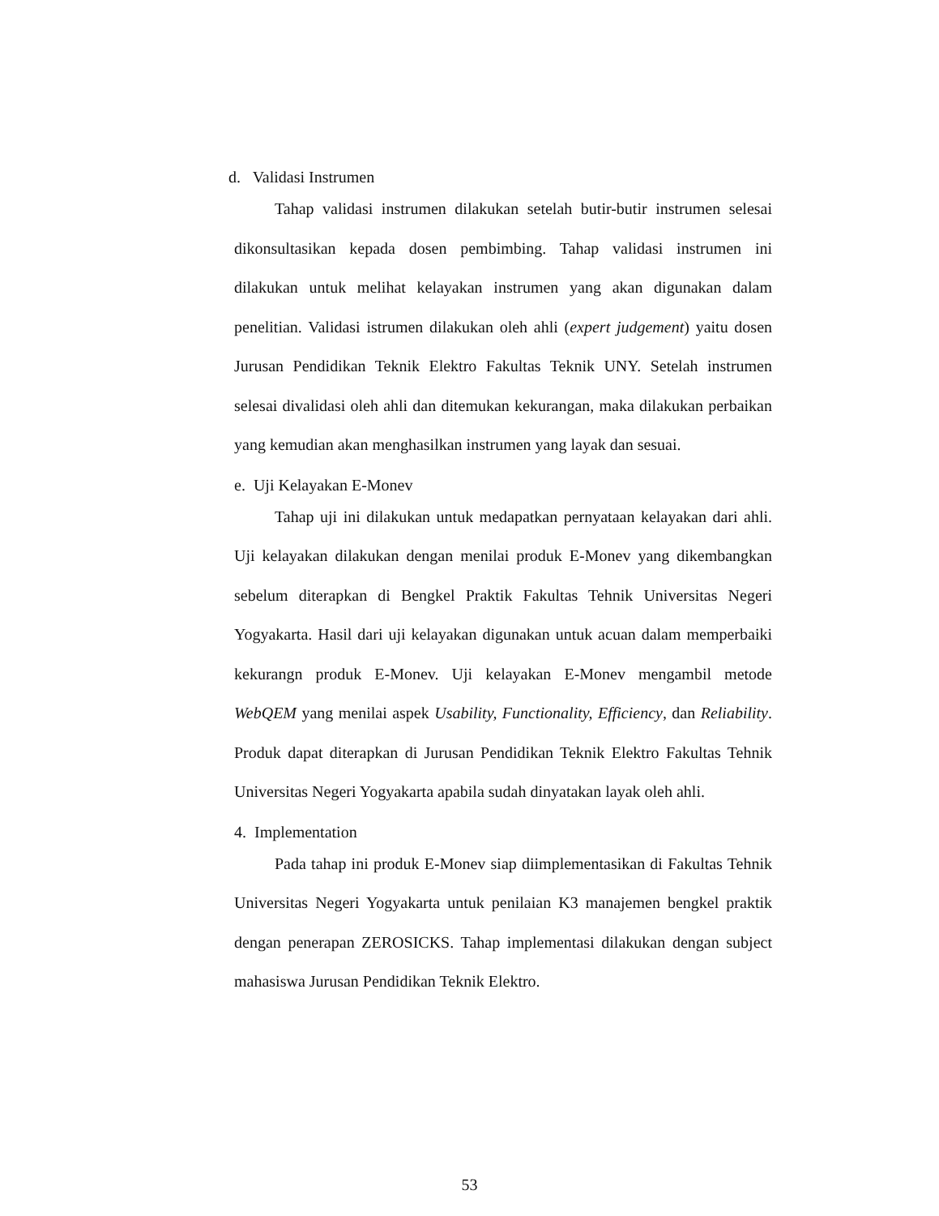d. Validasi Instrumen
Tahap validasi instrumen dilakukan setelah butir-butir instrumen selesai dikonsultasikan kepada dosen pembimbing. Tahap validasi instrumen ini dilakukan untuk melihat kelayakan instrumen yang akan digunakan dalam penelitian. Validasi istrumen dilakukan oleh ahli (expert judgement) yaitu dosen Jurusan Pendidikan Teknik Elektro Fakultas Teknik UNY. Setelah instrumen selesai divalidasi oleh ahli dan ditemukan kekurangan, maka dilakukan perbaikan yang kemudian akan menghasilkan instrumen yang layak dan sesuai.
e. Uji Kelayakan E-Monev
Tahap uji ini dilakukan untuk medapatkan pernyataan kelayakan dari ahli. Uji kelayakan dilakukan dengan menilai produk E-Monev yang dikembangkan sebelum diterapkan di Bengkel Praktik Fakultas Tehnik Universitas Negeri Yogyakarta. Hasil dari uji kelayakan digunakan untuk acuan dalam memperbaiki kekurangn produk E-Monev. Uji kelayakan E-Monev mengambil metode WebQEM yang menilai aspek Usability, Functionality, Efficiency, dan Reliability. Produk dapat diterapkan di Jurusan Pendidikan Teknik Elektro Fakultas Tehnik Universitas Negeri Yogyakarta apabila sudah dinyatakan layak oleh ahli.
4. Implementation
Pada tahap ini produk E-Monev siap diimplementasikan di Fakultas Tehnik Universitas Negeri Yogyakarta untuk penilaian K3 manajemen bengkel praktik dengan penerapan ZEROSICKS. Tahap implementasi dilakukan dengan subject mahasiswa Jurusan Pendidikan Teknik Elektro.
53